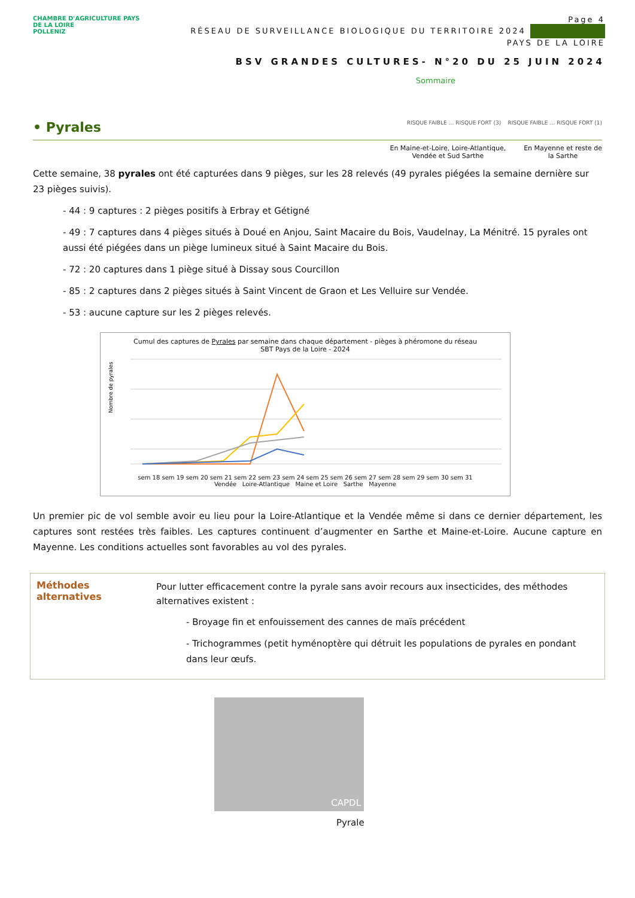CHAMBRE D'AGRICULTURE PAYS DE LA LOIRE
POLLENIZ
Page 4
RÉSEAU DE SURVEILLANCE BIOLOGIQUE DU TERRITOIRE 2024
PAYS DE LA LOIRE
BSV GRANDES CULTURES- N°20 DU 25 JUIN 2024
Sommaire
• Pyrales RISQUE FAIBLE … RISQUE FORT (3) RISQUE FAIBLE … RISQUE FORT (1)
En Maine-et-Loire, Loire-Atlantique,
Vendée et Sud Sarthe
En Mayenne et reste de
la Sarthe
Cette semaine, 38 pyrales ont été capturées dans 9 pièges, sur les 28 relevés (49 pyrales piégées la semaine dernière sur 23 pièges suivis).
- 44 : 9 captures : 2 pièges positifs à Erbray et Gétigné
- 49 : 7 captures dans 4 pièges situés à Doué en Anjou, Saint Macaire du Bois, Vaudelnay, La Ménitré. 15 pyrales ont aussi été piégées dans un piège lumineux situé à Saint Macaire du Bois.
- 72 : 20 captures dans 1 piège situé à Dissay sous Courcillon
- 85 : 2 captures dans 2 pièges situés à Saint Vincent de Graon et Les Velluire sur Vendée.
- 53 : aucune capture sur les 2 pièges relevés.
Cumul des captures de Pyrales par semaine dans chaque département - pièges à phéromone du réseau
SBT Pays de la Loire - 2024
Nombre de pyrales
sem 18 sem 19 sem 20 sem 21 sem 22 sem 23 sem 24 sem 25 sem 26 sem 27 sem 28 sem 29 sem 30 sem 31
Vendée Loire-Atlantique Maine et Loire Sarthe Mayenne
Un premier pic de vol semble avoir eu lieu pour la Loire-Atlantique et la Vendée même si dans ce dernier département, les captures sont restées très faibles. Les captures continuent d’augmenter en Sarthe et Maine-et-Loire. Aucune capture en Mayenne. Les conditions actuelles sont favorables au vol des pyrales.
Méthodes
alternatives
Pour lutter efficacement contre la pyrale sans avoir recours aux insecticides, des méthodes alternatives existent :
- Broyage fin et enfouissement des cannes de maïs précédent
- Trichogrammes (petit hyménoptère qui détruit les populations de pyrales en pondant dans leur œufs.
CAPDL
Pyrale